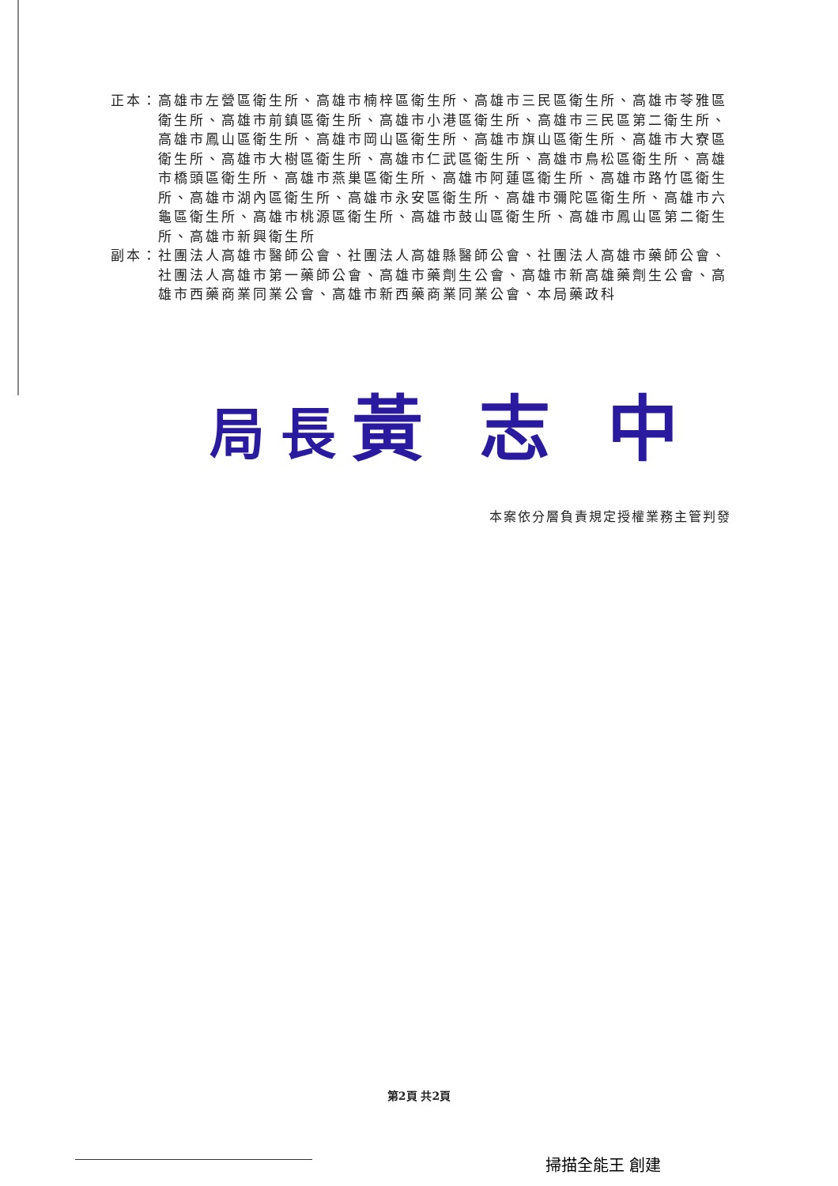正本： 高雄市左營區衛生所、高雄市楠梓區衛生所、高雄市三民區衛生所、高雄市苓雅區衛生所、高雄市前鎮區衛生所、高雄市小港區衛生所、高雄市三民區第二衛生所、高雄市鳳山區衛生所、高雄市岡山區衛生所、高雄市旗山區衛生所、高雄市大寮區衛生所、高雄市大樹區衛生所、高雄市仁武區衛生所、高雄市鳥松區衛生所、高雄市橋頭區衛生所、高雄市燕巢區衛生所、高雄市阿蓮區衛生所、高雄市路竹區衛生所、高雄市湖內區衛生所、高雄市永安區衛生所、高雄市彌陀區衛生所、高雄市六龜區衛生所、高雄市桃源區衛生所、高雄市鼓山區衛生所、高雄市鳳山區第二衛生所、高雄市新興衛生所
副本： 社團法人高雄市醫師公會、社團法人高雄縣醫師公會、社團法人高雄市藥師公會、社團法人高雄市第一藥師公會、高雄市藥劑生公會、高雄市新高雄藥劑生公會、高雄市西藥商業同業公會、高雄市新西藥商業同業公會、本局藥政科
局長黃 志 中
本案依分層負責規定授權業務主管判發
第2頁 共2頁
掃描全能王 創建